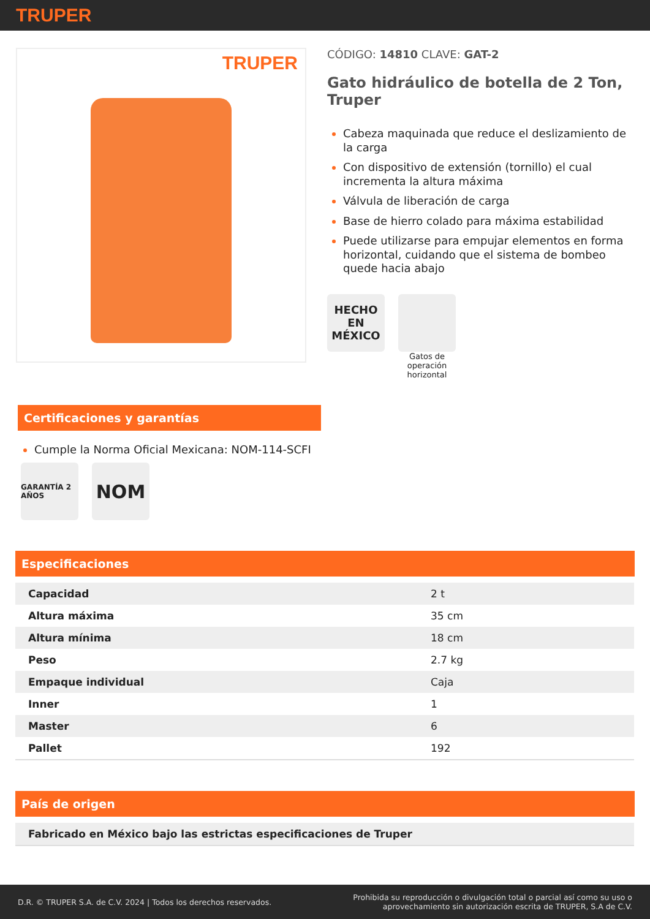TRUPER
TRUPER
CÓDIGO: 14810 CLAVE: GAT-2
Gato hidráulico de botella de 2 Ton, Truper
Cabeza maquinada que reduce el deslizamiento de la carga
Con dispositivo de extensión (tornillo) el cual incrementa la altura máxima
Válvula de liberación de carga
Base de hierro colado para máxima estabilidad
Puede utilizarse para empujar elementos en forma horizontal, cuidando que el sistema de bombeo quede hacia abajo
HECHO EN MÉXICO
Gatos de operación horizontal
Certificaciones y garantías
Cumple la Norma Oficial Mexicana: NOM-114-SCFI
GARANTÍA 2 AÑOS
NOM
Especificaciones
| Capacidad | 2 t |
| Altura máxima | 35 cm |
| Altura mínima | 18 cm |
| Peso | 2.7 kg |
| Empaque individual | Caja |
| Inner | 1 |
| Master | 6 |
| Pallet | 192 |
País de origen
| Fabricado en México bajo las estrictas especificaciones de Truper |
D.R. © TRUPER S.A. de C.V. 2024 | Todos los derechos reservados. Prohibida su reproducción o divulgación total o parcial así como su uso o
aprovechamiento sin autorización escrita de TRUPER, S.A de C.V.